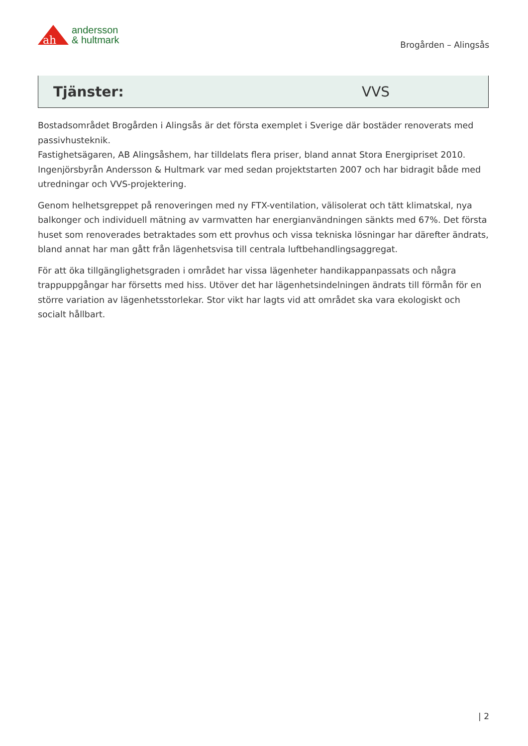ah
andersson
& hultmark
Brogården – Alingsås
Tjänster: VVS
Bostadsområdet Brogården i Alingsås är det första exemplet i Sverige där bostäder renoverats med passivhusteknik.
Fastighetsägaren, AB Alingsåshem, har tilldelats flera priser, bland annat Stora Energipriset 2010. Ingenjörsbyrån Andersson & Hultmark var med sedan projektstarten 2007 och har bidragit både med utredningar och VVS-projektering.
Genom helhetsgreppet på renoveringen med ny FTX-ventilation, välisolerat och tätt klimatskal, nya balkonger och individuell mätning av varmvatten har energianvändningen sänkts med 67%. Det första huset som renoverades betraktades som ett provhus och vissa tekniska lösningar har därefter ändrats, bland annat har man gått från lägenhetsvisa till centrala luftbehandlingsaggregat.
För att öka tillgänglighetsgraden i området har vissa lägenheter handikappanpassats och några trappuppgångar har försetts med hiss. Utöver det har lägenhetsindelningen ändrats till förmån för en större variation av lägenhetsstorlekar. Stor vikt har lagts vid att området ska vara ekologiskt och socialt hållbart.
| 2